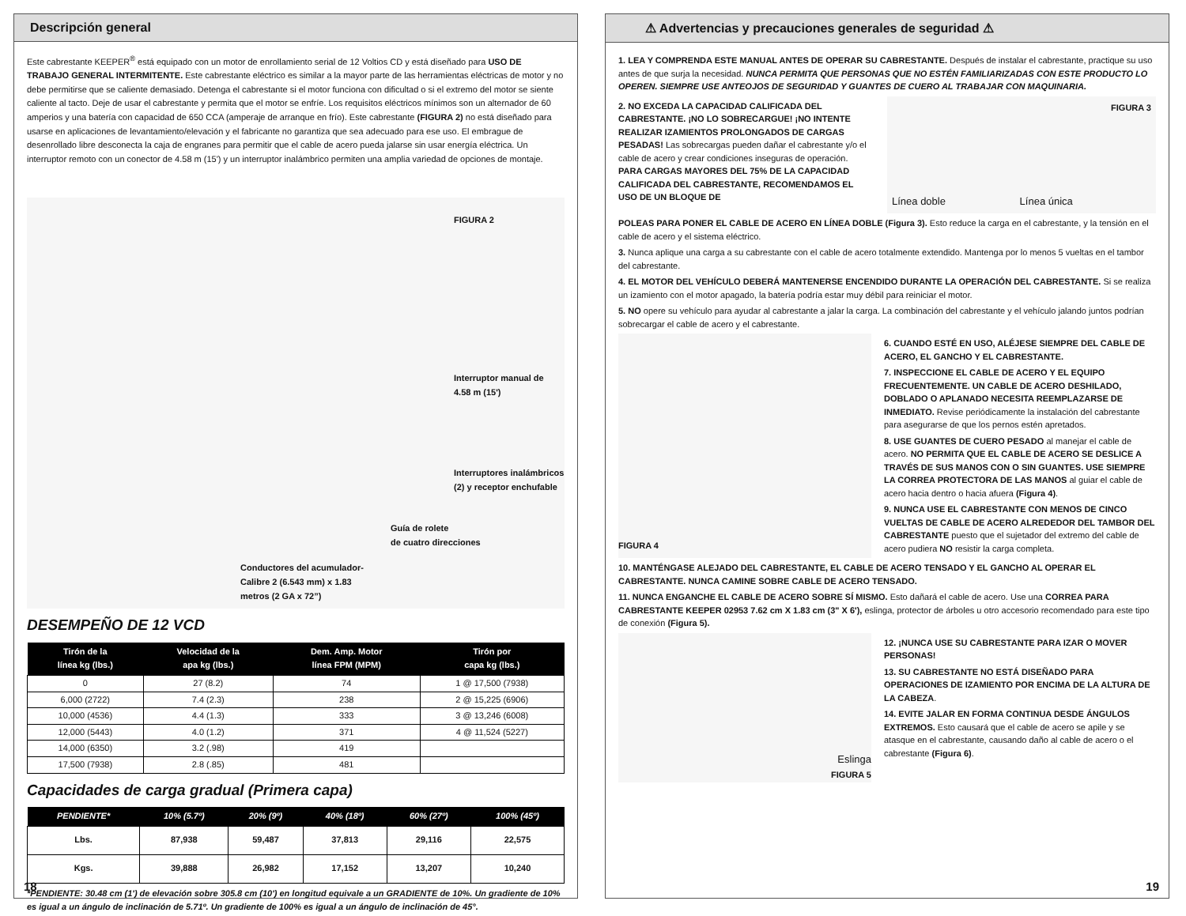Descripción general
Este cabrestante KEEPER<sup>®</sup> está equipado con un motor de enrollamiento serial de 12 Voltios CD y está diseñado para USO DE TRABAJO GENERAL INTERMITENTE. Este cabrestante eléctrico es similar a la mayor parte de las herramientas eléctricas de motor y no debe permitirse que se caliente demasiado. Detenga el cabrestante si el motor funciona con dificultad o si el extremo del motor se siente caliente al tacto. Deje de usar el cabrestante y permita que el motor se enfríe. Los requisitos eléctricos mínimos son un alternador de 60 amperios y una batería con capacidad de 650 CCA (amperaje de arranque en frío). Este cabrestante (FIGURA 2) no está diseñado para usarse en aplicaciones de levantamiento/elevación y el fabricante no garantiza que sea adecuado para ese uso. El embrague de desenrollado libre desconecta la caja de engranes para permitir que el cable de acero pueda jalarse sin usar energía eléctrica. Un interruptor remoto con un conector de 4.58 m (15') y un interruptor inalámbrico permiten una amplia variedad de opciones de montaje.
FIGURA 2
Interruptor manual de
4.58 m (15')
Interruptores inalámbricos
(2) y receptor enchufable
Guía de rolete
de cuatro direcciones
Conductores del acumulador-
Calibre 2 (6.543 mm) x 1.83
metros (2 GA x 72”)
DESEMPEÑO DE 12 VCD
| Tirón de la línea kg (lbs.) | Velocidad de la apa kg (lbs.) | Dem. Amp. Motor línea FPM (MPM) | Tirón por capa kg (lbs.) |
| --- | --- | --- | --- |
| 0 | 27 (8.2) | 74 | 1 @ 17,500 (7938) |
| 6,000 (2722) | 7.4 (2.3) | 238 | 2 @ 15,225 (6906) |
| 10,000 (4536) | 4.4 (1.3) | 333 | 3 @ 13,246 (6008) |
| 12,000 (5443) | 4.0 (1.2) | 371 | 4 @ 11,524 (5227) |
| 14,000 (6350) | 3.2 (.98) | 419 | |
| 17,500 (7938) | 2.8 (.85) | 481 | |
Capacidades de carga gradual (Primera capa)
| PENDIENTE* | 10% (5.7º) | 20% (9º) | 40% (18º) | 60% (27º) | 100% (45º) |
| --- | --- | --- | --- | --- | --- |
| Lbs. | 87,938 | 59,487 | 37,813 | 29,116 | 22,575 |
| Kgs. | 39,888 | 26,982 | 17,152 | 13,207 | 10,240 |
*PENDIENTE: 30.48 cm (1') de elevación sobre 305.8 cm (10') en longitud equivale a un GRADIENTE de 10%. Un gradiente de 10% es igual a un ángulo de inclinación de 5.71º. Un gradiente de 100% es igual a un ángulo de inclinación de 45°.
18
⚠ Advertencias y precauciones generales de seguridad ⚠
1. LEA Y COMPRENDA ESTE MANUAL ANTES DE OPERAR SU CABRESTANTE. Después de instalar el cabrestante, practique su uso antes de que surja la necesidad. NUNCA PERMITA QUE PERSONAS QUE NO ESTÉN FAMILIARIZADAS CON ESTE PRODUCTO LO OPEREN. SIEMPRE USE ANTEOJOS DE SEGURIDAD Y GUANTES DE CUERO AL TRABAJAR CON MAQUINARIA.
2. NO EXCEDA LA CAPACIDAD CALIFICADA DEL CABRESTANTE. ¡NO LO SOBRECARGUE! ¡NO INTENTE REALIZAR IZAMIENTOS PROLONGADOS DE CARGAS PESADAS! Las sobrecargas pueden dañar el cabrestante y/o el cable de acero y crear condiciones inseguras de operación. PARA CARGAS MAYORES DEL 75% DE LA CAPACIDAD CALIFICADA DEL CABRESTANTE, RECOMENDAMOS EL USO DE UN BLOQUE DE
FIGURA 3
Línea doble Línea única
POLEAS PARA PONER EL CABLE DE ACERO EN LÍNEA DOBLE (Figura 3). Esto reduce la carga en el cabrestante, y la tensión en el cable de acero y el sistema eléctrico.
3. Nunca aplique una carga a su cabrestante con el cable de acero totalmente extendido. Mantenga por lo menos 5 vueltas en el tambor del cabrestante.
4. EL MOTOR DEL VEHÍCULO DEBERÁ MANTENERSE ENCENDIDO DURANTE LA OPERACIÓN DEL CABRESTANTE. Si se realiza un izamiento con el motor apagado, la batería podría estar muy débil para reiniciar el motor.
5. NO opere su vehículo para ayudar al cabrestante a jalar la carga. La combinación del cabrestante y el vehículo jalando juntos podrían sobrecargar el cable de acero y el cabrestante.
FIGURA 4
6. CUANDO ESTÉ EN USO, ALÉJESE SIEMPRE DEL CABLE DE ACERO, EL GANCHO Y EL CABRESTANTE.
7. INSPECCIONE EL CABLE DE ACERO Y EL EQUIPO FRECUENTEMENTE. UN CABLE DE ACERO DESHILADO, DOBLADO O APLANADO NECESITA REEMPLAZARSE DE INMEDIATO. Revise periódicamente la instalación del cabrestante para asegurarse de que los pernos estén apretados.
8. USE GUANTES DE CUERO PESADO al manejar el cable de acero. NO PERMITA QUE EL CABLE DE ACERO SE DESLICE A TRAVÉS DE SUS MANOS CON O SIN GUANTES. USE SIEMPRE LA CORREA PROTECTORA DE LAS MANOS al guiar el cable de acero hacia dentro o hacia afuera (Figura 4).
9. NUNCA USE EL CABRESTANTE CON MENOS DE CINCO VUELTAS DE CABLE DE ACERO ALREDEDOR DEL TAMBOR DEL CABRESTANTE puesto que el sujetador del extremo del cable de acero pudiera NO resistir la carga completa.
10. MANTÉNGASE ALEJADO DEL CABRESTANTE, EL CABLE DE ACERO TENSADO Y EL GANCHO AL OPERAR EL CABRESTANTE. NUNCA CAMINE SOBRE CABLE DE ACERO TENSADO.
11. NUNCA ENGANCHE EL CABLE DE ACERO SOBRE SÍ MISMO. Esto dañará el cable de acero. Use una CORREA PARA CABRESTANTE KEEPER 02953 7.62 cm X 1.83 cm (3" X 6'), eslinga, protector de árboles u otro accesorio recomendado para este tipo de conexión (Figura 5).
Eslinga
FIGURA 5
12. ¡NUNCA USE SU CABRESTANTE PARA IZAR O MOVER PERSONAS!
13. SU CABRESTANTE NO ESTÁ DISEÑADO PARA OPERACIONES DE IZAMIENTO POR ENCIMA DE LA ALTURA DE LA CABEZA.
14. EVITE JALAR EN FORMA CONTINUA DESDE ÁNGULOS EXTREMOS. Esto causará que el cable de acero se apile y se atasque en el cabrestante, causando daño al cable de acero o el cabrestante (Figura 6).
19